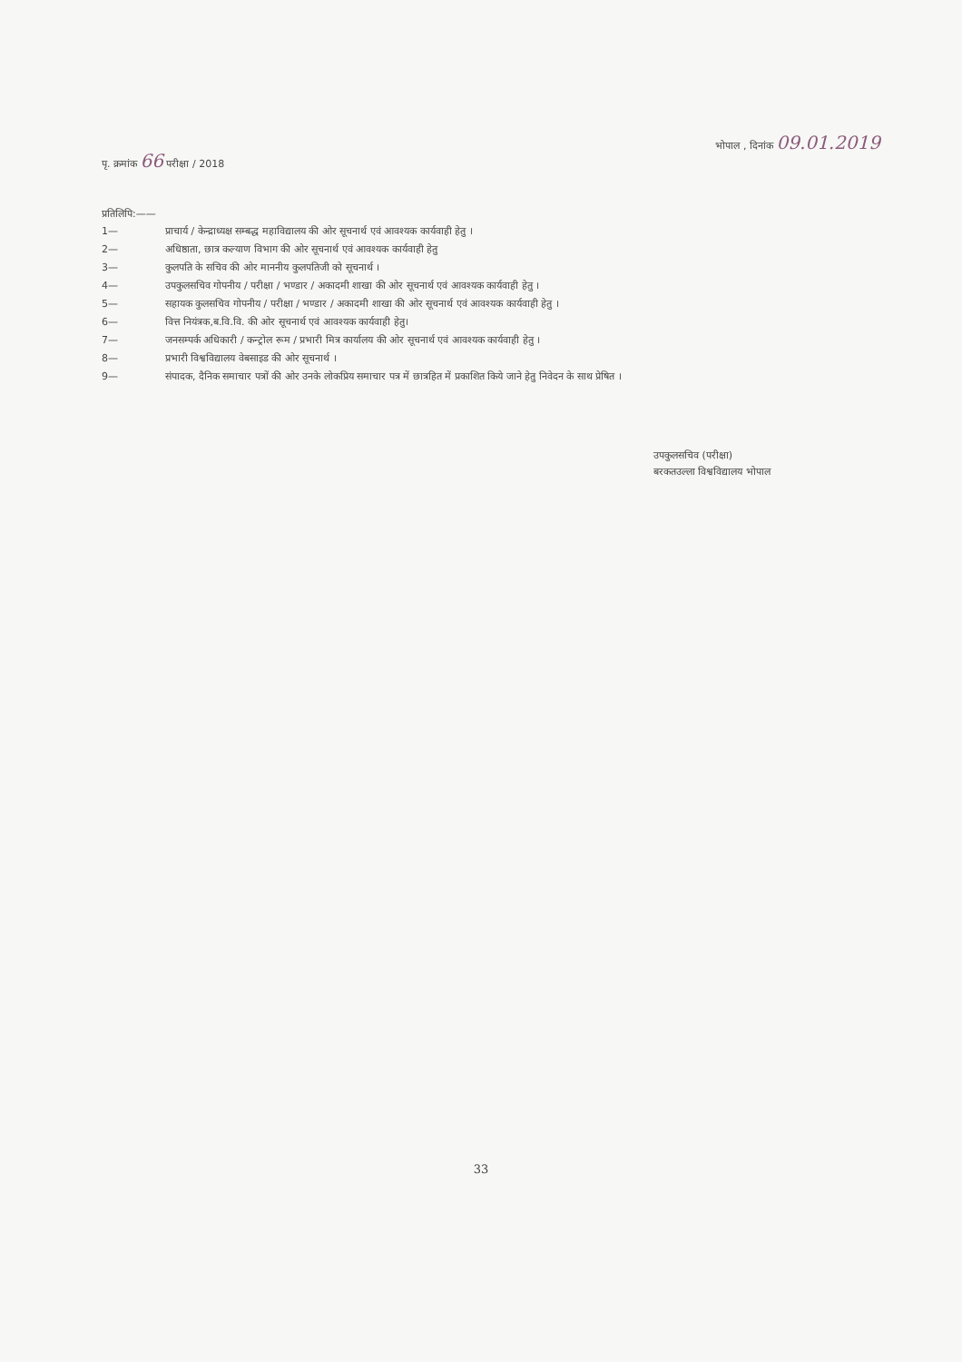पृ. क्रमांक 66 परीक्षा / 2018
भोपाल , दिनांक 09.01.2019
प्रतिलिपि:——
1— प्राचार्य / केन्द्राध्यक्ष सम्बद्ध महाविद्यालय की ओर सूचनार्थ एवं आवश्यक कार्यवाही हेतु ।
2— अधिष्ठाता, छात्र कल्याण विभाग की ओर सूचनार्थ एवं आवश्यक कार्यवाही हेतु
3— कुलपति के सचिव की ओर माननीय कुलपतिजी को सूचनार्थ ।
4— उपकुलसचिव गोपनीय / परीक्षा / भण्डार / अकादमी शाखा की ओर सूचनार्थ एवं आवश्यक कार्यवाही हेतु ।
5— सहायक कुलसचिव गोपनीय / परीक्षा / भण्डार / अकादमी शाखा की ओर सूचनार्थ एवं आवश्यक कार्यवाही हेतु ।
6— वित्त नियंत्रक,ब.वि.वि. की ओर सूचनार्थ एवं आवश्यक कार्यवाही हेतु।
7— जनसम्पर्क अधिकारी / कन्ट्रोल रूम / प्रभारी मित्र कार्यालय की ओर सूचनार्थ एवं आवश्यक कार्यवाही हेतु ।
8— प्रभारी विश्वविद्यालय वेबसाइड की ओर सूचनार्थ ।
9— संपादक, दैनिक समाचार पत्रों की ओर उनके लोकप्रिय समाचार पत्र में छात्रहित में प्रकाशित किये जाने हेतु निवेदन के साथ प्रेषित ।
उपकुलसचिव (परीक्षा)
बरकतउल्ला विश्वविद्यालय भोपाल
33